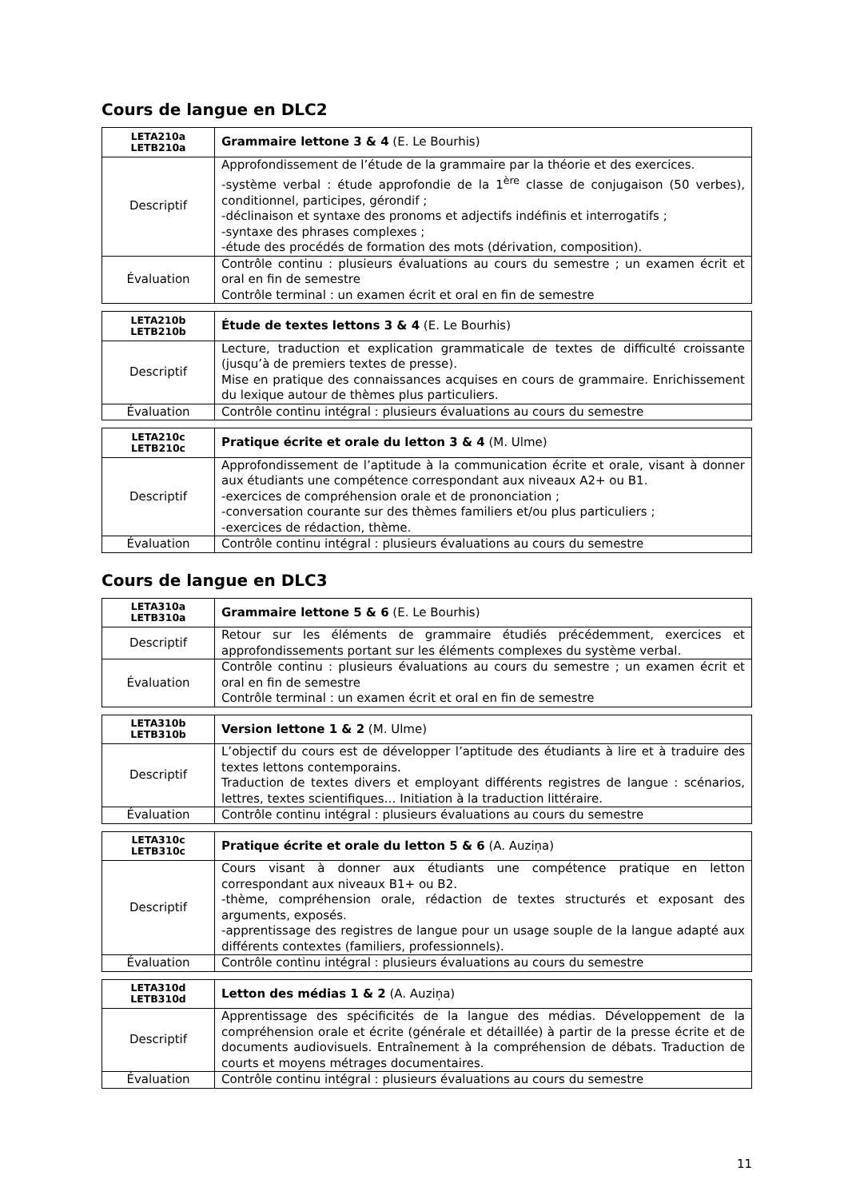Cours de langue en DLC2
| LETA210a LETB210a | Grammaire lettone 3 & 4 (E. Le Bourhis) |
| Descriptif | Approfondissement de l’étude de la grammaire par la théorie et des exercices. -système verbal : étude approfondie de la 1<sup>ère</sup> classe de conjugaison (50 verbes), conditionnel, participes, gérondif ; -déclinaison et syntaxe des pronoms et adjectifs indéfinis et interrogatifs ; -syntaxe des phrases complexes ; -étude des procédés de formation des mots (dérivation, composition). |
| Évaluation | Contrôle continu : plusieurs évaluations au cours du semestre ; un examen écrit et oral en fin de semestre Contrôle terminal : un examen écrit et oral en fin de semestre |
| LETA210b LETB210b | Étude de textes lettons 3 & 4 (E. Le Bourhis) |
| Descriptif | Lecture, traduction et explication grammaticale de textes de difficulté croissante (jusqu’à de premiers textes de presse). Mise en pratique des connaissances acquises en cours de grammaire. Enrichissement du lexique autour de thèmes plus particuliers. |
| Évaluation | Contrôle continu intégral : plusieurs évaluations au cours du semestre |
| LETA210c LETB210c | Pratique écrite et orale du letton 3 & 4 (M. Ulme) |
| Descriptif | Approfondissement de l’aptitude à la communication écrite et orale, visant à donner aux étudiants une compétence correspondant aux niveaux A2+ ou B1. -exercices de compréhension orale et de prononciation ; -conversation courante sur des thèmes familiers et/ou plus particuliers ; -exercices de rédaction, thème. |
| Évaluation | Contrôle continu intégral : plusieurs évaluations au cours du semestre |
Cours de langue en DLC3
| LETA310a LETB310a | Grammaire lettone 5 & 6 (E. Le Bourhis) |
| Descriptif | Retour sur les éléments de grammaire étudiés précédemment, exercices et approfondissements portant sur les éléments complexes du système verbal. |
| Évaluation | Contrôle continu : plusieurs évaluations au cours du semestre ; un examen écrit et oral en fin de semestre Contrôle terminal : un examen écrit et oral en fin de semestre |
| LETA310b LETB310b | Version lettone 1 & 2 (M. Ulme) |
| Descriptif | L’objectif du cours est de développer l’aptitude des étudiants à lire et à traduire des textes lettons contemporains. Traduction de textes divers et employant différents registres de langue : scénarios, lettres, textes scientifiques… Initiation à la traduction littéraire. |
| Évaluation | Contrôle continu intégral : plusieurs évaluations au cours du semestre |
| LETA310c LETB310c | Pratique écrite et orale du letton 5 & 6 (A. Auziņa) |
| Descriptif | Cours visant à donner aux étudiants une compétence pratique en letton correspondant aux niveaux B1+ ou B2. -thème, compréhension orale, rédaction de textes structurés et exposant des arguments, exposés. -apprentissage des registres de langue pour un usage souple de la langue adapté aux différents contextes (familiers, professionnels). |
| Évaluation | Contrôle continu intégral : plusieurs évaluations au cours du semestre |
| LETA310d LETB310d | Letton des médias 1 & 2 (A. Auziņa) |
| Descriptif | Apprentissage des spécificités de la langue des médias. Développement de la compréhension orale et écrite (générale et détaillée) à partir de la presse écrite et de documents audiovisuels. Entraînement à la compréhension de débats. Traduction de courts et moyens métrages documentaires. |
| Évaluation | Contrôle continu intégral : plusieurs évaluations au cours du semestre |
11